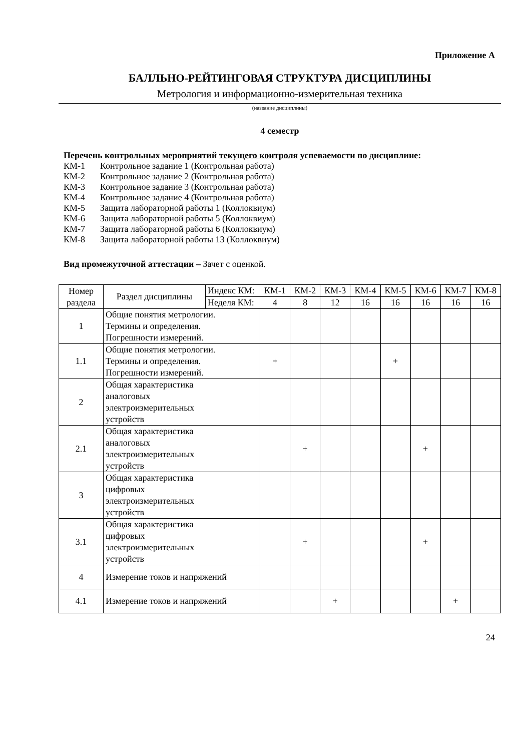Приложение А
БАЛЛЬНО-РЕЙТИНГОВАЯ СТРУКТУРА ДИСЦИПЛИНЫ
Метрология и информационно-измерительная техника
(название дисциплины)
4 семестр
Перечень контрольных мероприятий текущего контроля успеваемости по дисциплине:
КМ-1 Контрольное задание 1 (Контрольная работа)
КМ-2 Контрольное задание 2 (Контрольная работа)
КМ-3 Контрольное задание 3 (Контрольная работа)
КМ-4 Контрольное задание 4 (Контрольная работа)
КМ-5 Защита лабораторной работы 1 (Коллоквиум)
КМ-6 Защита лабораторной работы 5 (Коллоквиум)
КМ-7 Защита лабораторной работы 6 (Коллоквиум)
КМ-8 Защита лабораторной работы 13 (Коллоквиум)
Вид промежуточной аттестации – Зачет с оценкой.
| Номер раздела | Раздел дисциплины | Индекс КМ: | КМ-1 | КМ-2 | КМ-3 | КМ-4 | КМ-5 | КМ-6 | КМ-7 | КМ-8 |
| | | Неделя КМ: | 4 | 8 | 12 | 16 | 16 | 16 | 16 | 16 |
| 1 | Общие понятия метрологии. Термины и определения. Погрешности измерений. | | | | | | | | | |
| 1.1 | Общие понятия метрологии. Термины и определения. Погрешности измерений. | | + | | | | + | | | |
| 2 | Общая характеристика аналоговых электроизмерительных устройств | | | | | | | | | |
| 2.1 | Общая характеристика аналоговых электроизмерительных устройств | | | + | | | | + | | |
| 3 | Общая характеристика цифровых электроизмерительных устройств | | | | | | | | | |
| 3.1 | Общая характеристика цифровых электроизмерительных устройств | | | + | | | | + | | |
| 4 | Измерение токов и напряжений | | | | | | | | | |
| 4.1 | Измерение токов и напряжений | | | | + | | | | + | |
24